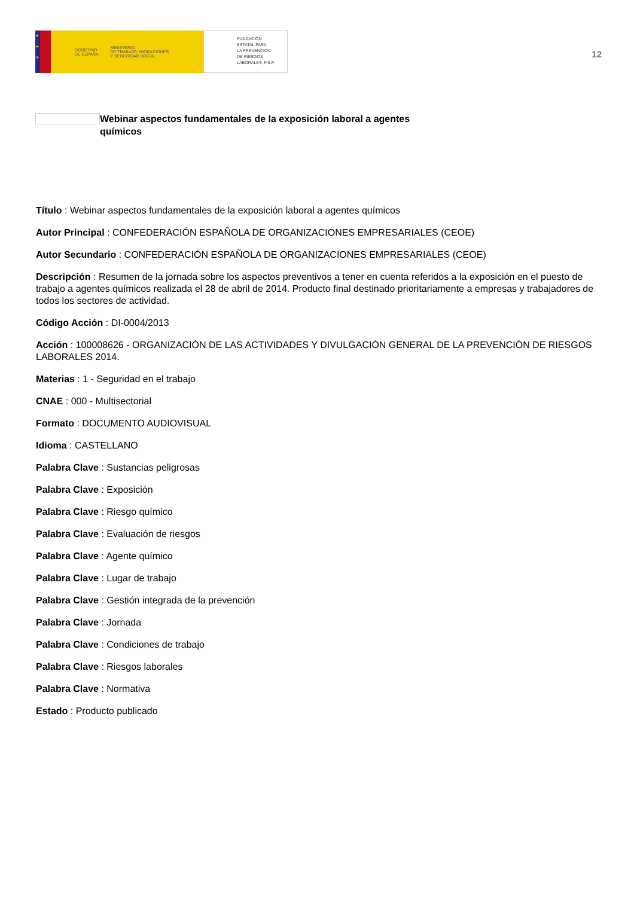★
★
★
GOBIERNO
DE ESPAÑA MINISTERIO
DE TRABAJO, MIGRACIONES
Y SEGURIDAD SOCIAL
FUNDACIÓN
ESTATAL PARA
LA PREVENCIÓN
DE RIESGOS
LABORALES, F.S.P.
12
Webinar aspectos fundamentales de la exposición laboral a agentes químicos
Título : Webinar aspectos fundamentales de la exposición laboral a agentes químicos
Autor Principal : CONFEDERACIÓN ESPAÑOLA DE ORGANIZACIONES EMPRESARIALES (CEOE)
Autor Secundario : CONFEDERACIÓN ESPAÑOLA DE ORGANIZACIONES EMPRESARIALES (CEOE)
Descripción : Resumen de la jornada sobre los aspectos preventivos a tener en cuenta referidos a la exposición en el puesto de trabajo a agentes químicos realizada el 28 de abril de 2014. Producto final destinado prioritariamente a empresas y trabajadores de todos los sectores de actividad.
Código Acción : DI-0004/2013
Acción : 100008626 - ORGANIZACIÓN DE LAS ACTIVIDADES Y DIVULGACIÓN GENERAL DE LA PREVENCIÓN DE RIESGOS LABORALES 2014.
Materias : 1 - Seguridad en el trabajo
CNAE : 000 - Multisectorial
Formato : DOCUMENTO AUDIOVISUAL
Idioma : CASTELLANO
Palabra Clave : Sustancias peligrosas
Palabra Clave : Exposición
Palabra Clave : Riesgo químico
Palabra Clave : Evaluación de riesgos
Palabra Clave : Agente químico
Palabra Clave : Lugar de trabajo
Palabra Clave : Gestión integrada de la prevención
Palabra Clave : Jornada
Palabra Clave : Condiciones de trabajo
Palabra Clave : Riesgos laborales
Palabra Clave : Normativa
Estado : Producto publicado